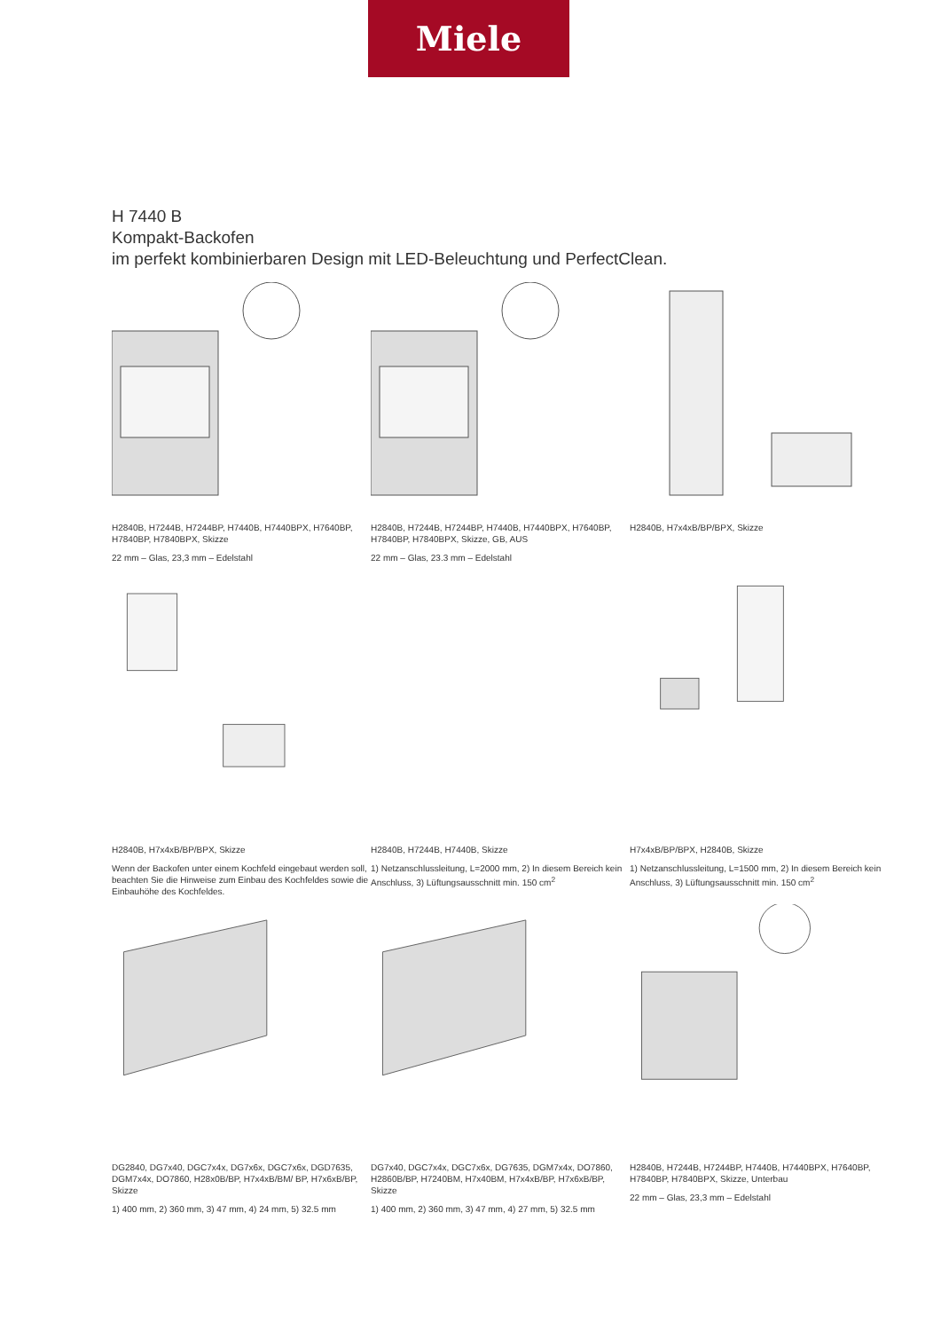Miele
H 7440 B
Kompakt-Backofen
im perfekt kombinierbaren Design mit LED-Beleuchtung und PerfectClean.
H2840B, H7244B, H7244BP, H7440B, H7440BPX, H7640BP, H7840BP, H7840BPX, Skizze
22 mm – Glas, 23,3 mm – Edelstahl
H2840B, H7244B, H7244BP, H7440B, H7440BPX, H7640BP, H7840BP, H7840BPX, Skizze, GB, AUS
22 mm – Glas, 23.3 mm – Edelstahl
H2840B, H7x4xB/BP/BPX, Skizze
H2840B, H7x4xB/BP/BPX, Skizze
Wenn der Backofen unter einem Kochfeld eingebaut werden soll, beachten Sie die Hinweise zum Einbau des Kochfeldes sowie die Einbauhöhe des Kochfeldes.
H2840B, H7244B, H7440B, Skizze
1) Netzanschlussleitung, L=2000 mm, 2) In diesem Bereich kein Anschluss, 3) Lüftungsausschnitt min. 150 cm<sup>2</sup>
H7x4xB/BP/BPX, H2840B, Skizze
1) Netzanschlussleitung, L=1500 mm, 2) In diesem Bereich kein Anschluss, 3) Lüftungsausschnitt min. 150 cm<sup>2</sup>
DG2840, DG7x40, DGC7x4x, DG7x6x, DGC7x6x, DGD7635, DGM7x4x, DO7860, H28x0B/BP, H7x4xB/BM/ BP, H7x6xB/BP, Skizze
1) 400 mm, 2) 360 mm, 3) 47 mm, 4) 24 mm, 5) 32.5 mm
DG7x40, DGC7x4x, DGC7x6x, DG7635, DGM7x4x, DO7860, H2860B/BP, H7240BM, H7x40BM, H7x4xB/BP, H7x6xB/BP, Skizze
1) 400 mm, 2) 360 mm, 3) 47 mm, 4) 27 mm, 5) 32.5 mm
H2840B, H7244B, H7244BP, H7440B, H7440BPX, H7640BP, H7840BP, H7840BPX, Skizze, Unterbau
22 mm – Glas, 23,3 mm – Edelstahl